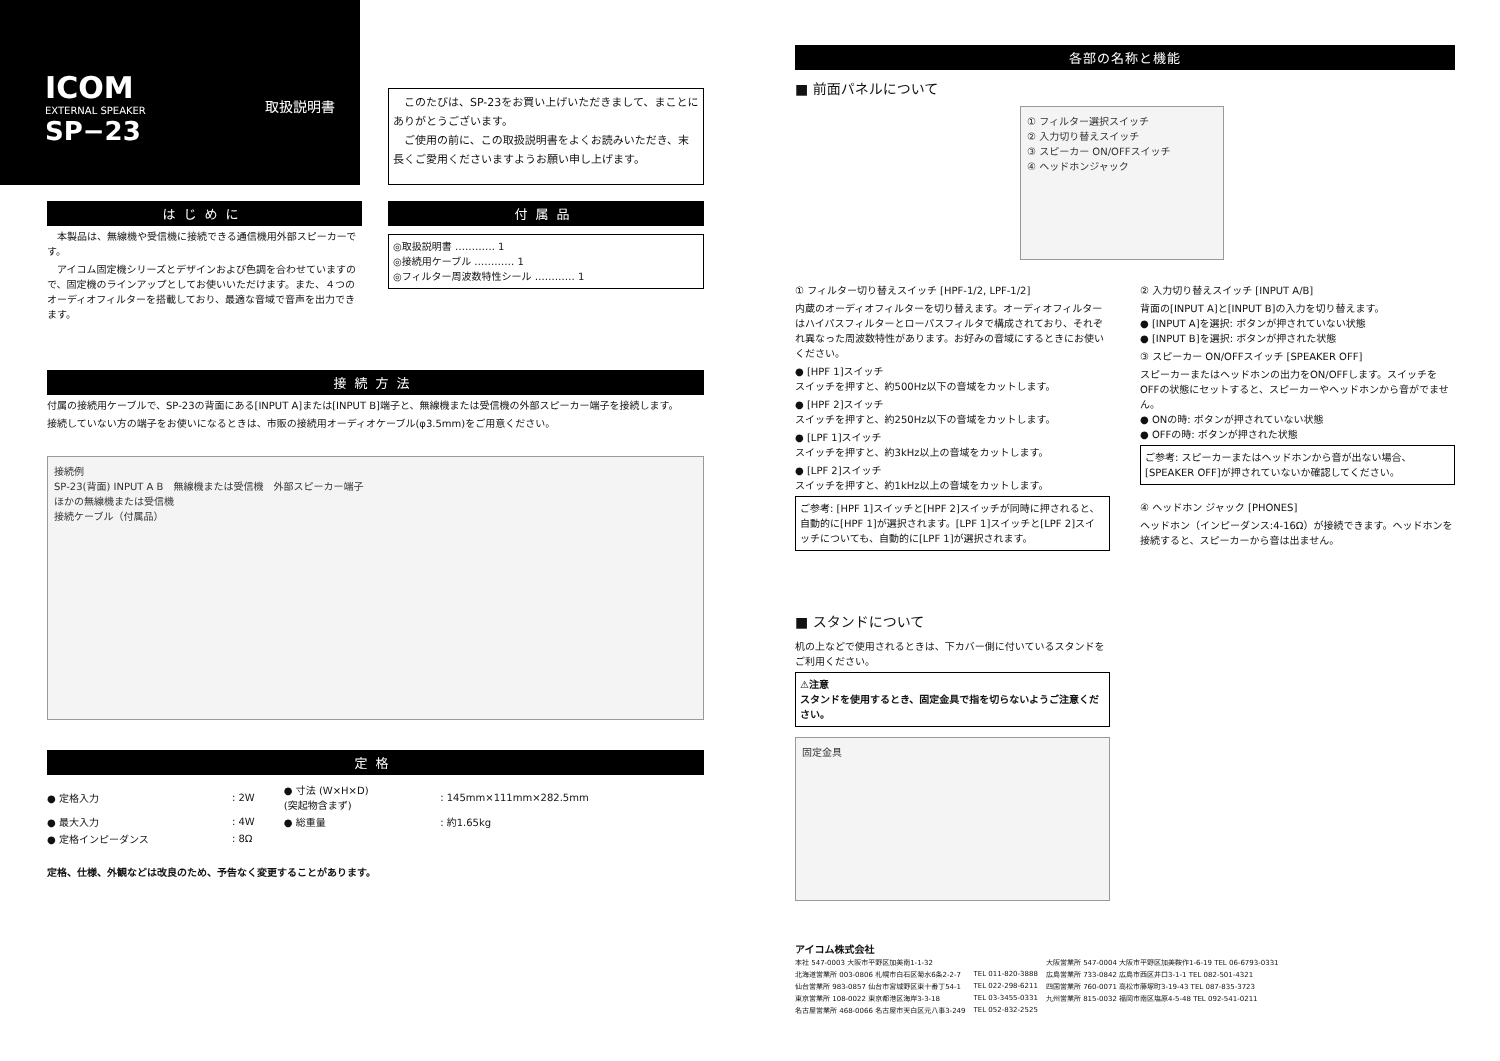ICOM
EXTERNAL SPEAKER
SP−23
取扱説明書
　このたびは、SP-23をお買い上げいただきまして、まことにありがとうございます。
　ご使用の前に、この取扱説明書をよくお読みいただき、末長くご愛用くださいますようお願い申し上げます。
はじめに
　本製品は、無線機や受信機に接続できる通信機用外部スピーカーです。
　アイコム固定機シリーズとデザインおよび色調を合わせていますので、固定機のラインアップとしてお使いいただけます。また、４つのオーディオフィルターを搭載しており、最適な音域で音声を出力できます。
付属品
◎取扱説明書 ………… 1
◎接続用ケーブル ………… 1
◎フィルター周波数特性シール ………… 1
接続方法
付属の接続用ケーブルで、SP-23の背面にある[INPUT A]または[INPUT B]端子と、無線機または受信機の外部スピーカー端子を接続します。
接続していない方の端子をお使いになるときは、市販の接続用オーディオケーブル(φ3.5mm)をご用意ください。
接続例
SP-23(背面) INPUT A B　無線機または受信機　外部スピーカー端子
ほかの無線機または受信機
接続ケーブル（付属品）
定格
| ● 定格入力 | : 2W | ● 寸法 (W×H×D) (突起物含まず) | : 145mm×111mm×282.5mm |
| ● 最大入力 | : 4W | ● 総重量 | : 約1.65kg |
| ● 定格インピーダンス | : 8Ω | | |
定格、仕様、外観などは改良のため、予告なく変更することがあります。
各部の名称と機能
■ 前面パネルについて
① フィルター選択スイッチ
② 入力切り替えスイッチ
③ スピーカー ON/OFFスイッチ
④ ヘッドホンジャック
① フィルター切り替えスイッチ [HPF-1/2, LPF-1/2]
内蔵のオーディオフィルターを切り替えます。オーディオフィルターはハイパスフィルターとローパスフィルタで構成されており、それぞれ異なった周波数特性があります。お好みの音域にするときにお使いください。
● [HPF 1]スイッチ
スイッチを押すと、約500Hz以下の音域をカットします。
● [HPF 2]スイッチ
スイッチを押すと、約250Hz以下の音域をカットします。
● [LPF 1]スイッチ
スイッチを押すと、約3kHz以上の音域をカットします。
● [LPF 2]スイッチ
スイッチを押すと、約1kHz以上の音域をカットします。
ご参考: [HPF 1]スイッチと[HPF 2]スイッチが同時に押されると、自動的に[HPF 1]が選択されます。[LPF 1]スイッチと[LPF 2]スイッチについても、自動的に[LPF 1]が選択されます。
■ スタンドについて
机の上などで使用されるときは、下カバー側に付いているスタンドをご利用ください。
⚠注意
スタンドを使用するとき、固定金具で指を切らないようご注意ください。
固定金具
② 入力切り替えスイッチ [INPUT A/B]
背面の[INPUT A]と[INPUT B]の入力を切り替えます。
● [INPUT A]を選択: ボタンが押されていない状態
● [INPUT B]を選択: ボタンが押された状態
③ スピーカー ON/OFFスイッチ [SPEAKER OFF]
スピーカーまたはヘッドホンの出力をON/OFFします。スイッチをOFFの状態にセットすると、スピーカーやヘッドホンから音がでません。
● ONの時: ボタンが押されていない状態
● OFFの時: ボタンが押された状態
ご参考: スピーカーまたはヘッドホンから音が出ない場合、[SPEAKER OFF]が押されていないか確認してください。
④ ヘッドホン ジャック [PHONES]
ヘッドホン（インピーダンス:4-16Ω）が接続できます。ヘッドホンを接続すると、スピーカーから音は出ません。
アイコム株式会社
| 本社 547-0003 大阪市平野区加美南1-1-32 | | 大阪営業所 547-0004 大阪市平野区加美鞍作1-6-19 TEL 06-6793-0331 |
| 北海道営業所 003-0806 札幌市白石区菊水6条2-2-7 | TEL 011-820-3888 | 広島営業所 733-0842 広島市西区井口3-1-1 TEL 082-501-4321 |
| 仙台営業所 983-0857 仙台市宮城野区東十番丁54-1 | TEL 022-298-6211 | 四国営業所 760-0071 高松市藤塚町3-19-43 TEL 087-835-3723 |
| 東京営業所 108-0022 東京都港区海岸3-3-18 | TEL 03-3455-0331 | 九州営業所 815-0032 福岡市南区塩原4-5-48 TEL 092-541-0211 |
| 名古屋営業所 468-0066 名古屋市天白区元八事3-249 | TEL 052-832-2525 | |